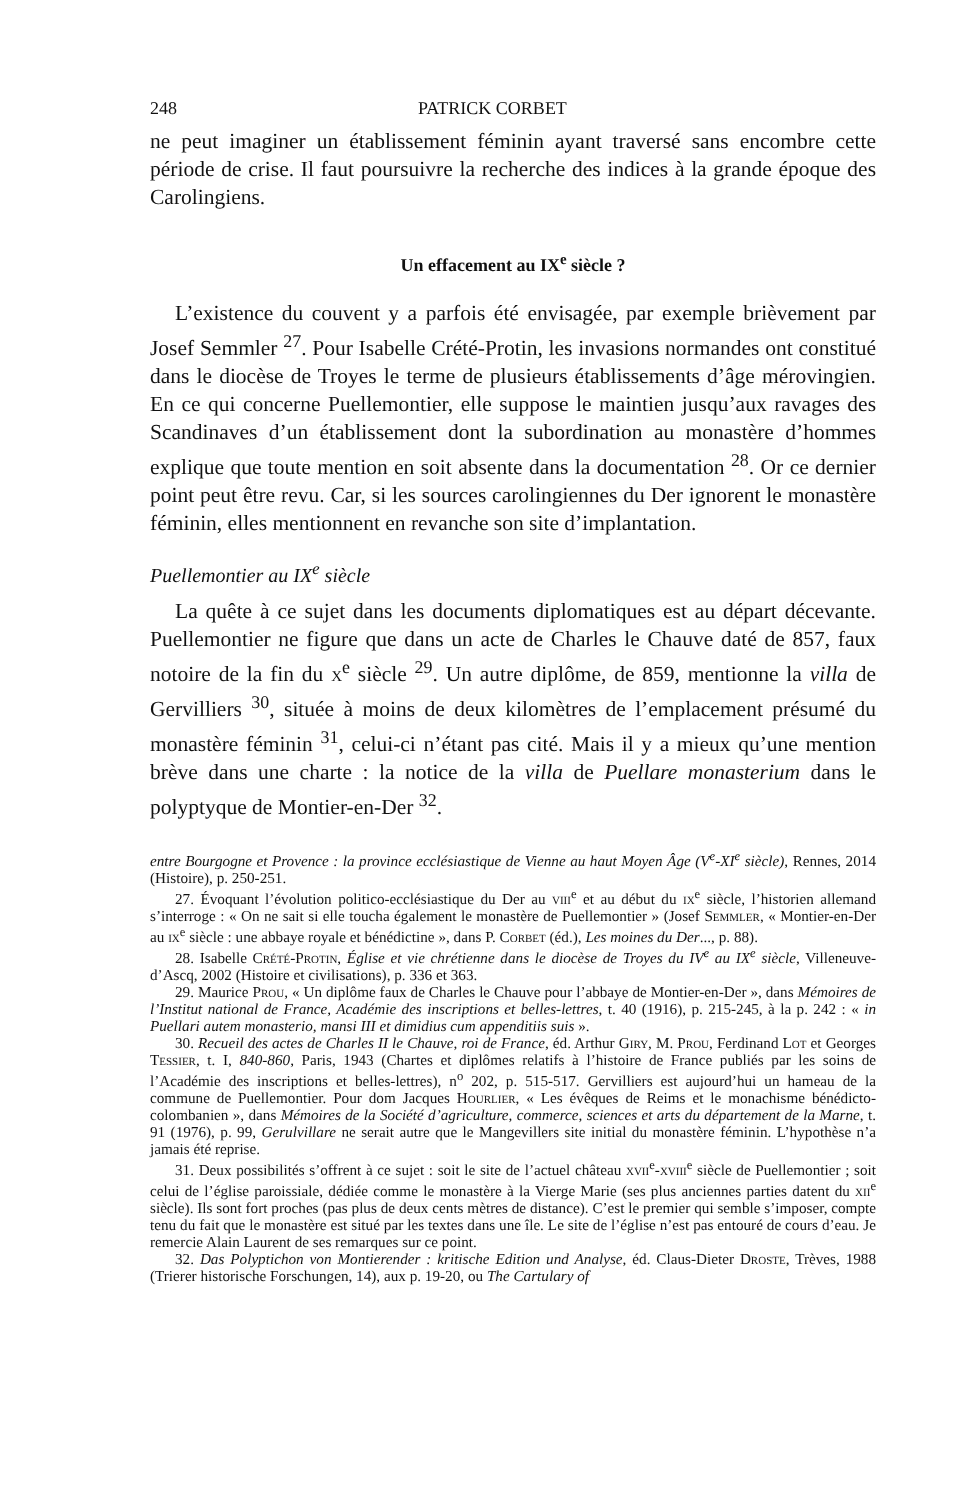248 PATRICK CORBET
ne peut imaginer un établissement féminin ayant traversé sans encombre cette période de crise. Il faut poursuivre la recherche des indices à la grande époque des Carolingiens.
Un effacement au IX<sup>e</sup> siècle ?
L’existence du couvent y a parfois été envisagée, par exemple brièvement par Josef Semmler <sup>27</sup>. Pour Isabelle Crété-Protin, les invasions normandes ont constitué dans le diocèse de Troyes le terme de plusieurs établissements d’âge mérovingien. En ce qui concerne Puellemontier, elle suppose le maintien jusqu’aux ravages des Scandinaves d’un établissement dont la subordination au monastère d’hommes explique que toute mention en soit absente dans la documentation <sup>28</sup>. Or ce dernier point peut être revu. Car, si les sources carolingiennes du Der ignorent le monastère féminin, elles mentionnent en revanche son site d’implantation.
Puellemontier au IX<sup>e</sup> siècle
La quête à ce sujet dans les documents diplomatiques est au départ décevante. Puellemontier ne figure que dans un acte de Charles le Chauve daté de 857, faux notoire de la fin du x<sup>e</sup> siècle <sup>29</sup>. Un autre diplôme, de 859, mentionne la villa de Gervilliers <sup>30</sup>, située à moins de deux kilomètres de l’emplacement présumé du monastère féminin <sup>31</sup>, celui-ci n’étant pas cité. Mais il y a mieux qu’une mention brève dans une charte : la notice de la villa de Puellare monasterium dans le polyptyque de Montier-en-Der <sup>32</sup>.
entre Bourgogne et Provence : la province ecclésiastique de Vienne au haut Moyen Âge (V<sup>e</sup>-XI<sup>e</sup> siècle), Rennes, 2014 (Histoire), p. 250-251.
27. Évoquant l’évolution politico-ecclésiastique du Der au viii<sup>e</sup> et au début du ix<sup>e</sup> siècle, l’historien allemand s’interroge : « On ne sait si elle toucha également le monastère de Puellemontier » (Josef Semmler, « Montier-en-Der au ix<sup>e</sup> siècle : une abbaye royale et bénédictine », dans P. Corbet (éd.), Les moines du Der..., p. 88).
28. Isabelle Crété-Protin, Église et vie chrétienne dans le diocèse de Troyes du IV<sup>e</sup> au IX<sup>e</sup> siècle, Villeneuve-d’Ascq, 2002 (Histoire et civilisations), p. 336 et 363.
29. Maurice Prou, « Un diplôme faux de Charles le Chauve pour l’abbaye de Montier-en-Der », dans Mémoires de l’Institut national de France, Académie des inscriptions et belles-lettres, t. 40 (1916), p. 215-245, à la p. 242 : « in Puellari autem monasterio, mansi III et dimidius cum appenditiis suis ».
30. Recueil des actes de Charles II le Chauve, roi de France, éd. Arthur Giry, M. Prou, Ferdinand Lot et Georges Tessier, t. I, 840-860, Paris, 1943 (Chartes et diplômes relatifs à l’histoire de France publiés par les soins de l’Académie des inscriptions et belles-lettres), n<sup>o</sup> 202, p. 515-517. Gervilliers est aujourd’hui un hameau de la commune de Puellemontier. Pour dom Jacques Hourlier, « Les évêques de Reims et le monachisme bénédicto-colombanien », dans Mémoires de la Société d’agriculture, commerce, sciences et arts du département de la Marne, t. 91 (1976), p. 99, Gerulvillare ne serait autre que le Mangevillers site initial du monastère féminin. L’hypothèse n’a jamais été reprise.
31. Deux possibilités s’offrent à ce sujet : soit le site de l’actuel château xvii<sup>e</sup>-xviii<sup>e</sup> siècle de Puellemontier ; soit celui de l’église paroissiale, dédiée comme le monastère à la Vierge Marie (ses plus anciennes parties datent du xii<sup>e</sup> siècle). Ils sont fort proches (pas plus de deux cents mètres de distance). C’est le premier qui semble s’imposer, compte tenu du fait que le monastère est situé par les textes dans une île. Le site de l’église n’est pas entouré de cours d’eau. Je remercie Alain Laurent de ses remarques sur ce point.
32. Das Polyptichon von Montierender : kritische Edition und Analyse, éd. Claus-Dieter Droste, Trèves, 1988 (Trierer historische Forschungen, 14), aux p. 19-20, ou The Cartulary of